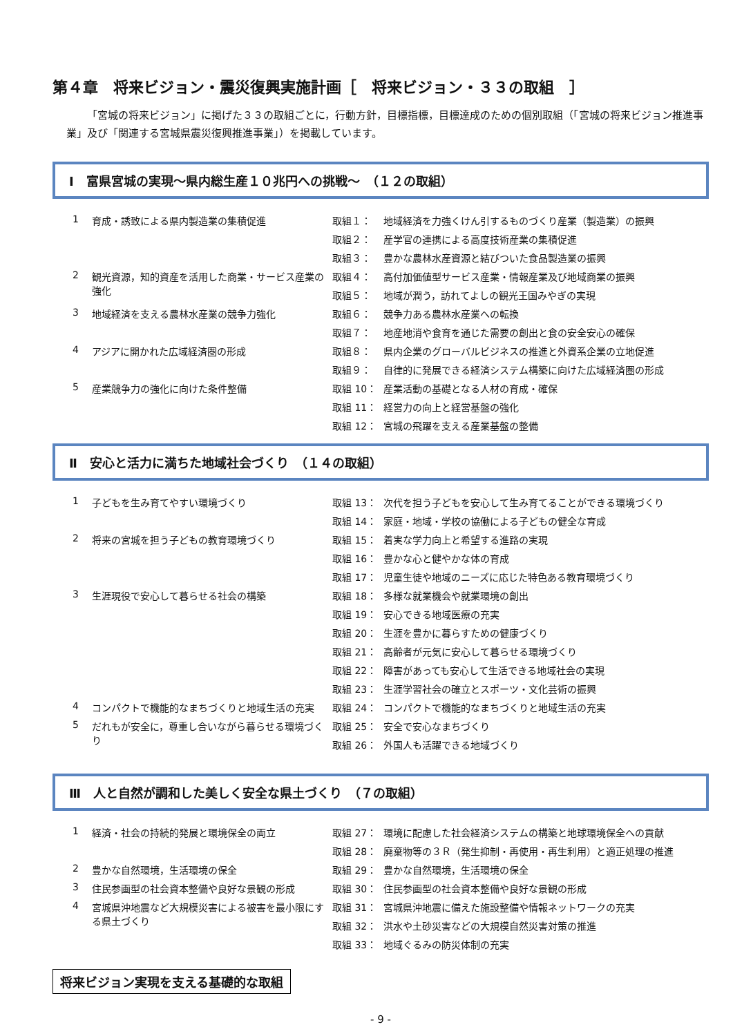第４章　将来ビジョン・震災復興実施計画［　将来ビジョン・３３の取組　］
「宮城の将来ビジョン」に掲げた３３の取組ごとに，行動方針，目標指標，目標達成のための個別取組（「宮城の将来ビジョン推進事業」及び「関連する宮城県震災復興推進事業」）を掲載しています。
Ⅰ　富県宮城の実現～県内総生産１０兆円への挑戦～　（１２の取組）
| 1 | 育成・誘致による県内製造業の集積促進 | 取組１： | 地域経済を力強くけん引するものづくり産業（製造業）の振興 |
| | | 取組２： | 産学官の連携による高度技術産業の集積促進 |
| | | 取組３： | 豊かな農林水産資源と結びついた食品製造業の振興 |
| 2 | 観光資源，知的資産を活用した商業・サービス産業の強化 | 取組４： | 高付加価値型サービス産業・情報産業及び地域商業の振興 |
| | | 取組５： | 地域が潤う，訪れてよしの観光王国みやぎの実現 |
| 3 | 地域経済を支える農林水産業の競争力強化 | 取組６： | 競争力ある農林水産業への転換 |
| | | 取組７： | 地産地消や食育を通じた需要の創出と食の安全安心の確保 |
| 4 | アジアに開かれた広域経済圏の形成 | 取組８： | 県内企業のグローバルビジネスの推進と外資系企業の立地促進 |
| | | 取組９： | 自律的に発展できる経済システム構築に向けた広域経済圏の形成 |
| 5 | 産業競争力の強化に向けた条件整備 | 取組 10： | 産業活動の基礎となる人材の育成・確保 |
| | | 取組 11： | 経営力の向上と経営基盤の強化 |
| | | 取組 12： | 宮城の飛躍を支える産業基盤の整備 |
Ⅱ　安心と活力に満ちた地域社会づくり　（１４の取組）
| 1 | 子どもを生み育てやすい環境づくり | 取組 13： | 次代を担う子どもを安心して生み育てることができる環境づくり |
| | | 取組 14： | 家庭・地域・学校の協働による子どもの健全な育成 |
| 2 | 将来の宮城を担う子どもの教育環境づくり | 取組 15： | 着実な学力向上と希望する進路の実現 |
| | | 取組 16： | 豊かな心と健やかな体の育成 |
| | | 取組 17： | 児童生徒や地域のニーズに応じた特色ある教育環境づくり |
| 3 | 生涯現役で安心して暮らせる社会の構築 | 取組 18： | 多様な就業機会や就業環境の創出 |
| | | 取組 19： | 安心できる地域医療の充実 |
| | | 取組 20： | 生涯を豊かに暮らすための健康づくり |
| | | 取組 21： | 高齢者が元気に安心して暮らせる環境づくり |
| | | 取組 22： | 障害があっても安心して生活できる地域社会の実現 |
| | | 取組 23： | 生涯学習社会の確立とスポーツ・文化芸術の振興 |
| 4 | コンパクトで機能的なまちづくりと地域生活の充実 | 取組 24： | コンパクトで機能的なまちづくりと地域生活の充実 |
| 5 | だれもが安全に，尊重し合いながら暮らせる環境づくり | 取組 25： | 安全で安心なまちづくり |
| | | 取組 26： | 外国人も活躍できる地域づくり |
Ⅲ　人と自然が調和した美しく安全な県土づくり　（７の取組）
| 1 | 経済・社会の持続的発展と環境保全の両立 | 取組 27： | 環境に配慮した社会経済システムの構築と地球環境保全への貢献 |
| | | 取組 28： | 廃棄物等の３Ｒ（発生抑制・再使用・再生利用）と適正処理の推進 |
| 2 | 豊かな自然環境，生活環境の保全 | 取組 29： | 豊かな自然環境，生活環境の保全 |
| 3 | 住民参画型の社会資本整備や良好な景観の形成 | 取組 30： | 住民参画型の社会資本整備や良好な景観の形成 |
| 4 | 宮城県沖地震など大規模災害による被害を最小限にする県土づくり | 取組 31： | 宮城県沖地震に備えた施設整備や情報ネットワークの充実 |
| | | 取組 32： | 洪水や土砂災害などの大規模自然災害対策の推進 |
| | | 取組 33： | 地域ぐるみの防災体制の充実 |
将来ビジョン実現を支える基礎的な取組
- 9 -